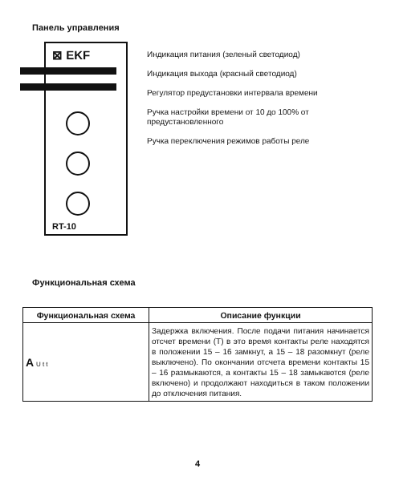Панель управления
⊠ EKF
RT-10
Индикация питания (зеленый светодиод)
Индикация выхода (красный светодиод)
Регулятор предустановки интервала времени
Ручка настройки времени от 10 до 100% от
предустановленного
Ручка переключения режимов работы реле
Функциональная схема
| Функциональная схема | Описание функции |
| --- | --- |
| A U t t | Задержка включения. После подачи питания начинается отсчет времени (T) в это время контакты реле находятся в положении 15 – 16 замкнут, а 15 – 18 разомкнут (реле выключено). По окончании отсчета времени контакты 15 – 16 размыкаются, а контакты 15 – 18 замыкаются (реле включено) и продолжают находиться в таком положении до отключения питания. |
4